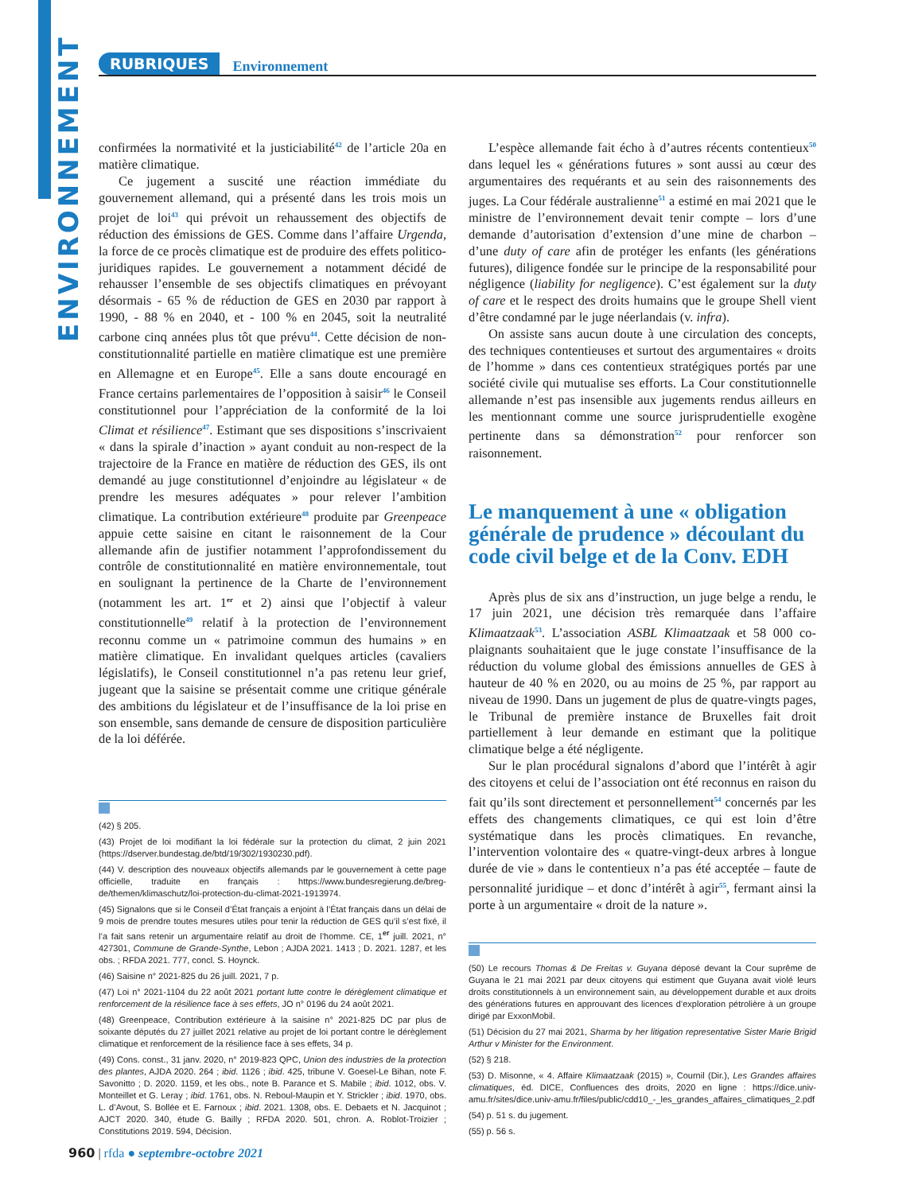ENVIRONNEMENT
RUBRIQUES Environnement
confirmées la normativité et la justiciabilité<sup>42</sup> de l’article 20a en matière climatique.
Ce jugement a suscité une réaction immédiate du gouvernement allemand, qui a présenté dans les trois mois un projet de loi<sup>43</sup> qui prévoit un rehaussement des objectifs de réduction des émissions de GES. Comme dans l’affaire Urgenda, la force de ce procès climatique est de produire des effets politico-juridiques rapides. Le gouvernement a notamment décidé de rehausser l’ensemble de ses objectifs climatiques en prévoyant désormais - 65 % de réduction de GES en 2030 par rapport à 1990, - 88 % en 2040, et - 100 % en 2045, soit la neutralité carbone cinq années plus tôt que prévu<sup>44</sup>. Cette décision de non-constitutionnalité partielle en matière climatique est une première en Allemagne et en Europe<sup>45</sup>. Elle a sans doute encouragé en France certains parlementaires de l’opposition à saisir<sup>46</sup> le Conseil constitutionnel pour l’appréciation de la conformité de la loi Climat et résilience<sup>47</sup>. Estimant que ses dispositions s’inscrivaient « dans la spirale d’inaction » ayant conduit au non-respect de la trajectoire de la France en matière de réduction des GES, ils ont demandé au juge constitutionnel d’enjoindre au législateur « de prendre les mesures adéquates » pour relever l’ambition climatique. La contribution extérieure<sup>48</sup> produite par Greenpeace appuie cette saisine en citant le raisonnement de la Cour allemande afin de justifier notamment l’approfondissement du contrôle de constitutionnalité en matière environnementale, tout en soulignant la pertinence de la Charte de l’environnement (notamment les art. 1<sup>er</sup> et 2) ainsi que l’objectif à valeur constitutionnelle<sup>49</sup> relatif à la protection de l’environnement reconnu comme un « patrimoine commun des humains » en matière climatique. En invalidant quelques articles (cavaliers législatifs), le Conseil constitutionnel n’a pas retenu leur grief, jugeant que la saisine se présentait comme une critique générale des ambitions du législateur et de l’insuffisance de la loi prise en son ensemble, sans demande de censure de disposition particulière de la loi déférée.
(42) § 205.
(43) Projet de loi modifiant la loi fédérale sur la protection du climat, 2 juin 2021 (https://dserver.bundestag.de/btd/19/302/1930230.pdf).
(44) V. description des nouveaux objectifs allemands par le gouvernement à cette page officielle, traduite en français : https://www.bundesregierung.de/breg-de/themen/klimaschutz/loi-protection-du-climat-2021-1913974.
(45) Signalons que si le Conseil d’État français a enjoint à l’État français dans un délai de 9 mois de prendre toutes mesures utiles pour tenir la réduction de GES qu’il s’est fixé, il l’a fait sans retenir un argumentaire relatif au droit de l’homme. CE, 1<sup>er</sup> juill. 2021, n° 427301, Commune de Grande-Synthe, Lebon ; AJDA 2021. 1413 ; D. 2021. 1287, et les obs. ; RFDA 2021. 777, concl. S. Hoynck.
(46) Saisine n° 2021-825 du 26 juill. 2021, 7 p.
(47) Loi n° 2021-1104 du 22 août 2021 portant lutte contre le dérèglement climatique et renforcement de la résilience face à ses effets, JO n° 0196 du 24 août 2021.
(48) Greenpeace, Contribution extérieure à la saisine n° 2021-825 DC par plus de soixante députés du 27 juillet 2021 relative au projet de loi portant contre le dérèglement climatique et renforcement de la résilience face à ses effets, 34 p.
(49) Cons. const., 31 janv. 2020, n° 2019-823 QPC, Union des industries de la protection des plantes, AJDA 2020. 264 ; ibid. 1126 ; ibid. 425, tribune V. Goesel-Le Bihan, note F. Savonitto ; D. 2020. 1159, et les obs., note B. Parance et S. Mabile ; ibid. 1012, obs. V. Monteillet et G. Leray ; ibid. 1761, obs. N. Reboul-Maupin et Y. Strickler ; ibid. 1970, obs. L. d’Avout, S. Bollée et E. Farnoux ; ibid. 2021. 1308, obs. E. Debaets et N. Jacquinot ; AJCT 2020. 340, étude G. Bailly ; RFDA 2020. 501, chron. A. Roblot-Troizier ; Constitutions 2019. 594, Décision.
L’espèce allemande fait écho à d’autres récents contentieux<sup>50</sup> dans lequel les « générations futures » sont aussi au cœur des argumentaires des requérants et au sein des raisonnements des juges. La Cour fédérale australienne<sup>51</sup> a estimé en mai 2021 que le ministre de l’environnement devait tenir compte – lors d’une demande d’autorisation d’extension d’une mine de charbon – d’une duty of care afin de protéger les enfants (les générations futures), diligence fondée sur le principe de la responsabilité pour négligence (liability for negligence). C’est également sur la duty of care et le respect des droits humains que le groupe Shell vient d’être condamné par le juge néerlandais (v. infra).
On assiste sans aucun doute à une circulation des concepts, des techniques contentieuses et surtout des argumentaires « droits de l’homme » dans ces contentieux stratégiques portés par une société civile qui mutualise ses efforts. La Cour constitutionnelle allemande n’est pas insensible aux jugements rendus ailleurs en les mentionnant comme une source jurisprudentielle exogène pertinente dans sa démonstration<sup>52</sup> pour renforcer son raisonnement.
Le manquement à une « obligation générale de prudence » découlant du code civil belge et de la Conv. EDH
Après plus de six ans d’instruction, un juge belge a rendu, le 17 juin 2021, une décision très remarquée dans l’affaire Klimaatzaak<sup>53</sup>. L’association ASBL Klimaatzaak et 58 000 co-plaignants souhaitaient que le juge constate l’insuffisance de la réduction du volume global des émissions annuelles de GES à hauteur de 40 % en 2020, ou au moins de 25 %, par rapport au niveau de 1990. Dans un jugement de plus de quatre-vingts pages, le Tribunal de première instance de Bruxelles fait droit partiellement à leur demande en estimant que la politique climatique belge a été négligente.
Sur le plan procédural signalons d’abord que l’intérêt à agir des citoyens et celui de l’association ont été reconnus en raison du fait qu’ils sont directement et personnellement<sup>54</sup> concernés par les effets des changements climatiques, ce qui est loin d’être systématique dans les procès climatiques. En revanche, l’intervention volontaire des « quatre-vingt-deux arbres à longue durée de vie » dans le contentieux n’a pas été acceptée – faute de personnalité juridique – et donc d’intérêt à agir<sup>55</sup>, fermant ainsi la porte à un argumentaire « droit de la nature ».
(50) Le recours Thomas & De Freitas v. Guyana déposé devant la Cour suprême de Guyana le 21 mai 2021 par deux citoyens qui estiment que Guyana avait violé leurs droits constitutionnels à un environnement sain, au développement durable et aux droits des générations futures en approuvant des licences d’exploration pétrolière à un groupe dirigé par ExxonMobil.
(51) Décision du 27 mai 2021, Sharma by her litigation representative Sister Marie Brigid Arthur v Minister for the Environment.
(52) § 218.
(53) D. Misonne, « 4. Affaire Klimaatzaak (2015) », Cournil (Dir.), Les Grandes affaires climatiques, éd. DICE, Confluences des droits, 2020 en ligne : https://dice.univ-amu.fr/sites/dice.univ-amu.fr/files/public/cdd10_-_les_grandes_affaires_climatiques_2.pdf
(54) p. 51 s. du jugement.
(55) p. 56 s.
960 | rfda ● septembre-octobre 2021